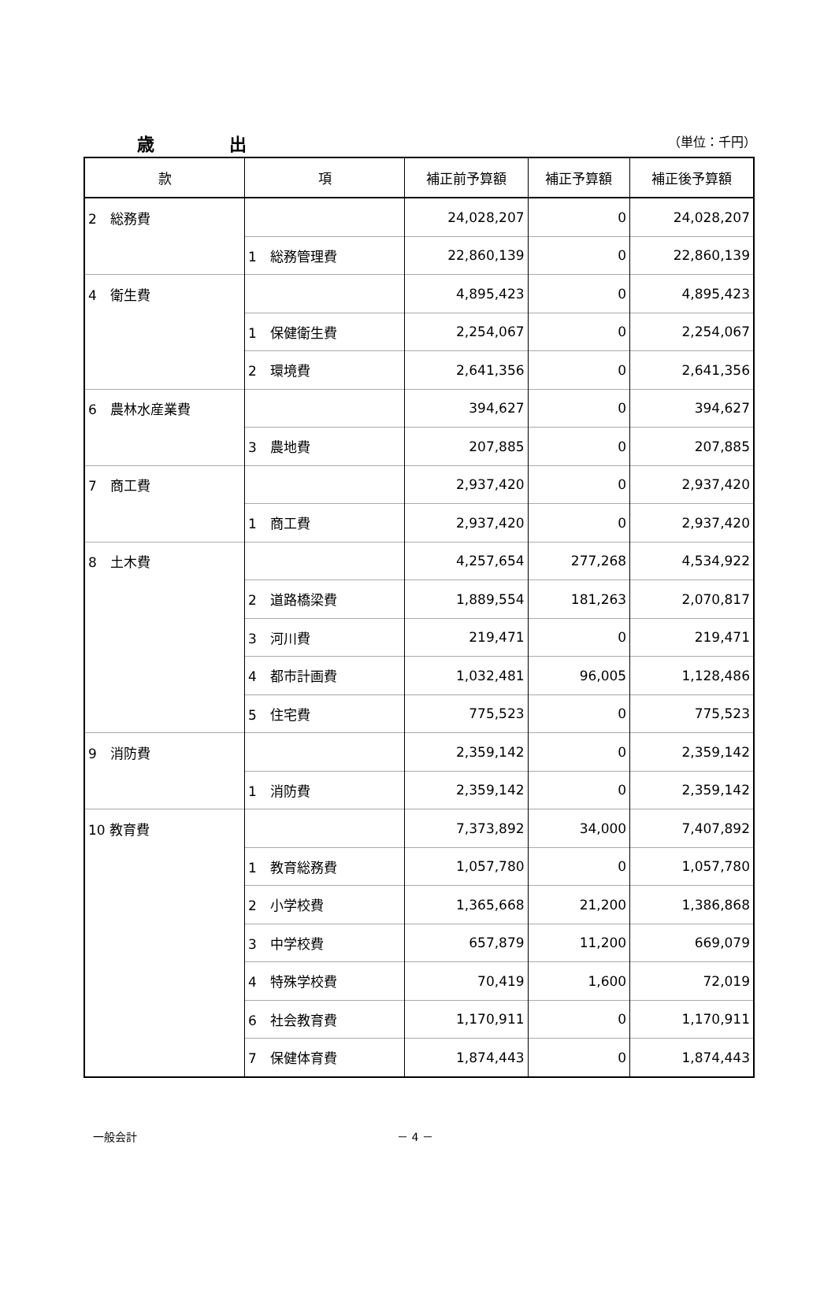歳 出
（単位：千円）
| 款 | 項 | 補正前予算額 | 補正予算額 | 補正後予算額 |
| --- | --- | --- | --- | --- |
| 2 総務費 | | 24,028,207 | 0 | 24,028,207 |
| | 1 総務管理費 | 22,860,139 | 0 | 22,860,139 |
| 4 衛生費 | | 4,895,423 | 0 | 4,895,423 |
| | 1 保健衛生費 | 2,254,067 | 0 | 2,254,067 |
| | 2 環境費 | 2,641,356 | 0 | 2,641,356 |
| 6 農林水産業費 | | 394,627 | 0 | 394,627 |
| | 3 農地費 | 207,885 | 0 | 207,885 |
| 7 商工費 | | 2,937,420 | 0 | 2,937,420 |
| | 1 商工費 | 2,937,420 | 0 | 2,937,420 |
| 8 土木費 | | 4,257,654 | 277,268 | 4,534,922 |
| | 2 道路橋梁費 | 1,889,554 | 181,263 | 2,070,817 |
| | 3 河川費 | 219,471 | 0 | 219,471 |
| | 4 都市計画費 | 1,032,481 | 96,005 | 1,128,486 |
| | 5 住宅費 | 775,523 | 0 | 775,523 |
| 9 消防費 | | 2,359,142 | 0 | 2,359,142 |
| | 1 消防費 | 2,359,142 | 0 | 2,359,142 |
| 10 教育費 | | 7,373,892 | 34,000 | 7,407,892 |
| | 1 教育総務費 | 1,057,780 | 0 | 1,057,780 |
| | 2 小学校費 | 1,365,668 | 21,200 | 1,386,868 |
| | 3 中学校費 | 657,879 | 11,200 | 669,079 |
| | 4 特殊学校費 | 70,419 | 1,600 | 72,019 |
| | 6 社会教育費 | 1,170,911 | 0 | 1,170,911 |
| | 7 保健体育費 | 1,874,443 | 0 | 1,874,443 |
一般会計 － 4 －